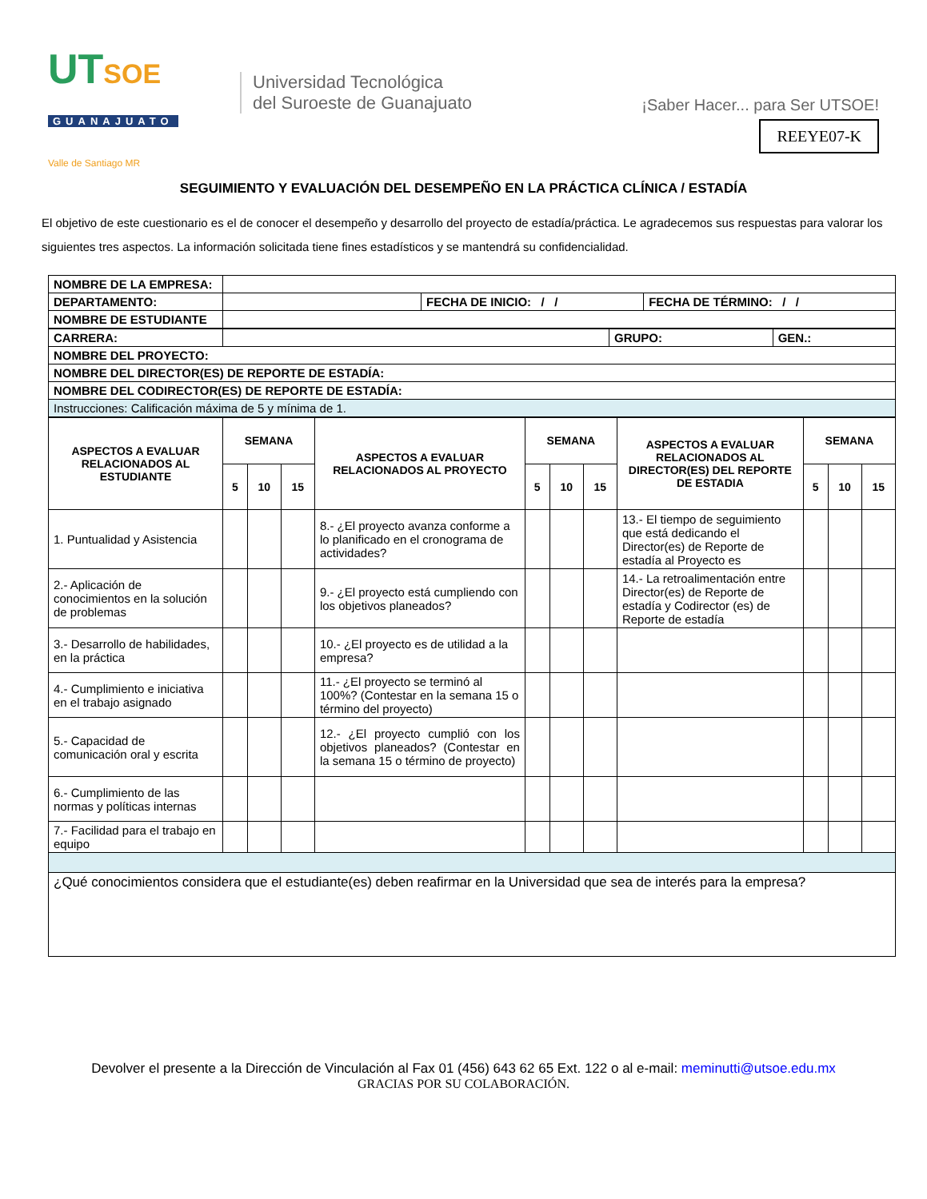UTSOE
GUANAJUATO
Valle de Santiago MR
Universidad Tecnológica
del Suroeste de Guanajuato
¡Saber Hacer... para Ser UTSOE!
REEYE07-K
SEGUIMIENTO Y EVALUACIÓN DEL DESEMPEÑO EN LA PRÁCTICA CLÍNICA / ESTADÍA
El objetivo de este cuestionario es el de conocer el desempeño y desarrollo del proyecto de estadía/práctica. Le agradecemos sus respuestas para valorar los siguientes tres aspectos. La información solicitada tiene fines estadísticos y se mantendrá su confidencialidad.
| NOMBRE DE LA EMPRESA: | | | |
| DEPARTAMENTO: | | FECHA DE INICIO: / / | FECHA DE TÉRMINO: / / |
| NOMBRE DE ESTUDIANTE | | | |
| CARRERA: | | GRUPO: | GEN.: |
| NOMBRE DEL PROYECTO: | | | |
| NOMBRE DEL DIRECTOR(ES) DE REPORTE DE ESTADÍA: | | | |
| NOMBRE DEL CODIRECTOR(ES) DE REPORTE DE ESTADÍA: | | | |
| Instrucciones: Calificación máxima de 5 y mínima de 1. | | | |
| ASPECTOS A EVALUAR RELACIONADOS AL ESTUDIANTE | SEMANA | | | ASPECTOS A EVALUAR RELACIONADOS AL PROYECTO | SEMANA | | | ASPECTOS A EVALUAR RELACIONADOS AL DIRECTOR(ES) DEL REPORTE DE ESTADIA | SEMANA | | |
| --- | --- | --- | --- | --- | --- | --- | --- | --- | --- | --- | --- |
| | 5 | 10 | 15 | | 5 | 10 | 15 | | 5 | 10 | 15 |
| 1. Puntualidad y Asistencia | | | | 8.- ¿El proyecto avanza conforme a lo planificado en el cronograma de actividades? | | | | 13.- El tiempo de seguimiento que está dedicando el Director(es) de Reporte de estadía al Proyecto es | | | |
| 2.- Aplicación de conocimientos en la solución de problemas | | | | 9.- ¿El proyecto está cumpliendo con los objetivos planeados? | | | | 14.- La retroalimentación entre Director(es) de Reporte de estadía y Codirector (es) de Reporte de estadía | | | |
| 3.- Desarrollo de habilidades, en la práctica | | | | 10.- ¿El proyecto es de utilidad a la empresa? | | | | | | | |
| 4.- Cumplimiento e iniciativa en el trabajo asignado | | | | 11.- ¿El proyecto se terminó al 100%? (Contestar en la semana 15 o término del proyecto) | | | | | | | |
| 5.- Capacidad de comunicación oral y escrita | | | | 12.- ¿El proyecto cumplió con los objetivos planeados? (Contestar en la semana 15 o término de proyecto) | | | | | | | |
| 6.- Cumplimiento de las normas y políticas internas | | | | | | | | | | | |
| 7.- Facilidad para el trabajo en equipo | | | | | | | | | | | |
| ¿Qué conocimientos considera que el estudiante(es) deben reafirmar en la Universidad que sea de interés para la empresa? | | | | | | | | | | | |
Devolver el presente a la Dirección de Vinculación al Fax 01 (456) 643 62 65 Ext. 122 o al e-mail: meminutti@utsoe.edu.mx
GRACIAS POR SU COLABORACIÓN.